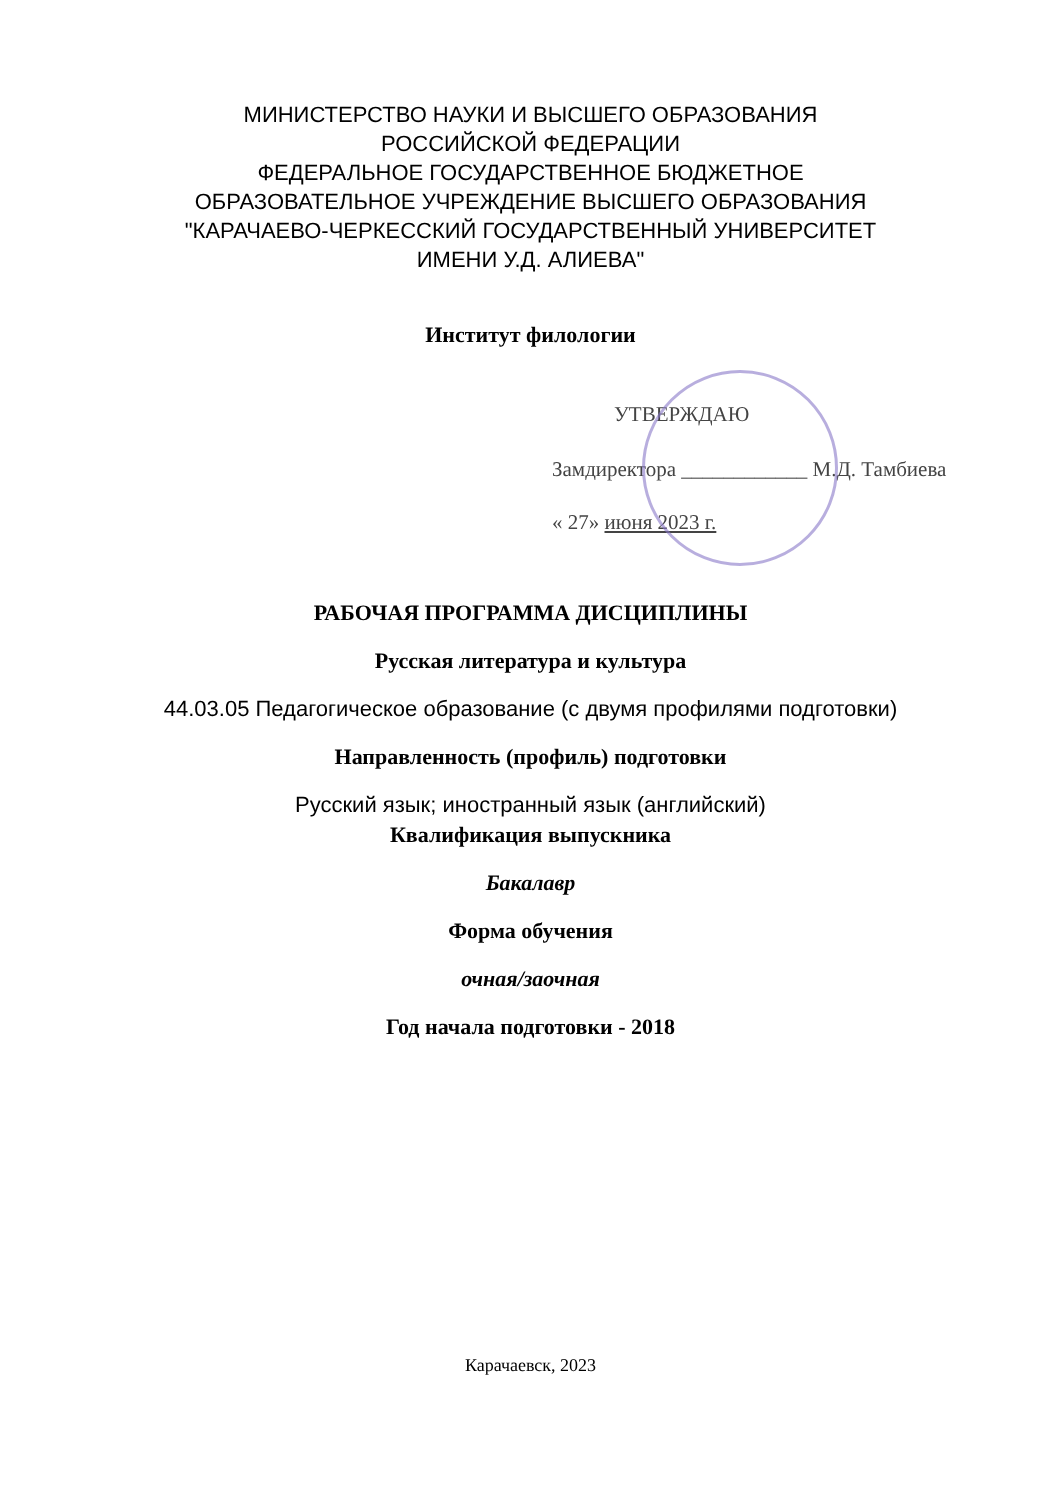МИНИСТЕРСТВО НАУКИ И ВЫСШЕГО ОБРАЗОВАНИЯ
РОССИЙСКОЙ ФЕДЕРАЦИИ
ФЕДЕРАЛЬНОЕ ГОСУДАРСТВЕННОЕ БЮДЖЕТНОЕ
ОБРАЗОВАТЕЛЬНОЕ УЧРЕЖДЕНИЕ ВЫСШЕГО ОБРАЗОВАНИЯ
"КАРАЧАЕВО-ЧЕРКЕССКИЙ ГОСУДАРСТВЕННЫЙ УНИВЕРСИТЕТ
ИМЕНИ У.Д. АЛИЕВА"
Институт филологии
УТВЕРЖДАЮ
Замдиректора ____________ М.Д. Тамбиева
« 27» июня 2023 г.
РАБОЧАЯ ПРОГРАММА ДИСЦИПЛИНЫ
Русская литература и культура
44.03.05 Педагогическое образование (с двумя профилями подготовки)
Направленность (профиль) подготовки
Русский язык; иностранный язык (английский)
Квалификация выпускника
Бакалавр
Форма обучения
очная/заочная
Год начала подготовки - 2018
Карачаевск, 2023